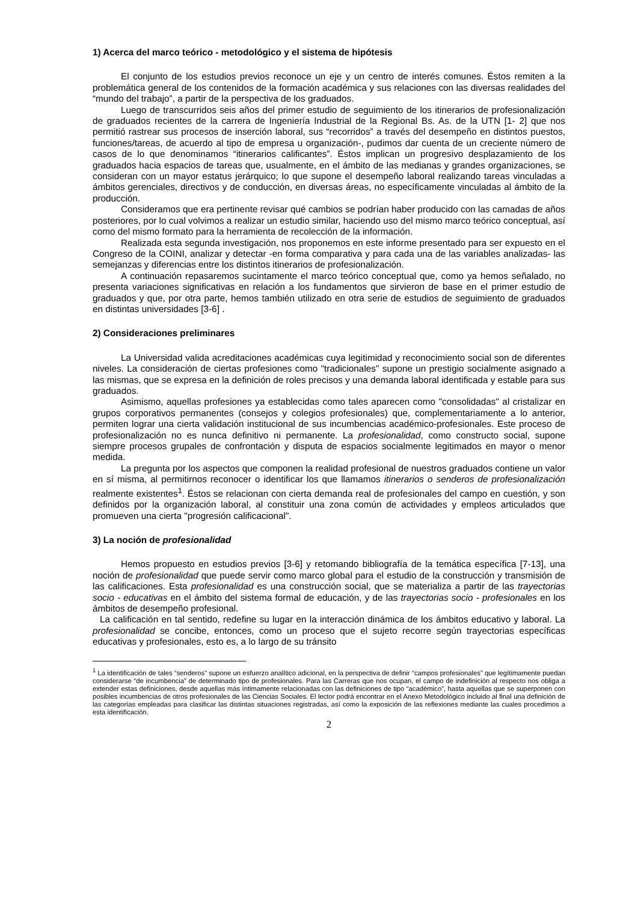1) Acerca del marco teórico - metodológico y el sistema de hipótesis
El conjunto de los estudios previos reconoce un eje y un centro de interés comunes. Éstos remiten a la problemática general de los contenidos de la formación académica y sus relaciones con las diversas realidades del “mundo del trabajo”, a partir de la perspectiva de los graduados.
Luego de transcurridos seis años del primer estudio de seguimiento de los itinerarios de profesionalización de graduados recientes de la carrera de Ingeniería Industrial de la Regional Bs. As. de la UTN [1- 2] que nos permitió rastrear sus procesos de inserción laboral, sus “recorridos” a través del desempeño en distintos puestos, funciones/tareas, de acuerdo al tipo de empresa u organización-, pudimos dar cuenta de un creciente número de casos de lo que denominamos “itinerarios calificantes”. Éstos implican un progresivo desplazamiento de los graduados hacia espacios de tareas que, usualmente, en el ámbito de las medianas y grandes organizaciones, se consideran con un mayor estatus jerárquico; lo que supone el desempeño laboral realizando tareas vinculadas a ámbitos gerenciales, directivos y de conducción, en diversas áreas, no específicamente vinculadas al ámbito de la producción.
Consideramos que era pertinente revisar qué cambios se podrían haber producido con las camadas de años posteriores, por lo cual volvimos a realizar un estudio similar, haciendo uso del mismo marco teórico conceptual, así como del mismo formato para la herramienta de recolección de la información.
Realizada esta segunda investigación, nos proponemos en este informe presentado para ser expuesto en el Congreso de la COINI, analizar y detectar -en forma comparativa y para cada una de las variables analizadas- las semejanzas y diferencias entre los distintos itinerarios de profesionalización.
A continuación repasaremos sucintamente el marco teórico conceptual que, como ya hemos señalado, no presenta variaciones significativas en relación a los fundamentos que sirvieron de base en el primer estudio de graduados y que, por otra parte, hemos también utilizado en otra serie de estudios de seguimiento de graduados en distintas universidades [3-6] .
2) Consideraciones preliminares
La Universidad valida acreditaciones académicas cuya legitimidad y reconocimiento social son de diferentes niveles. La consideración de ciertas profesiones como "tradicionales" supone un prestigio socialmente asignado a las mismas, que se expresa en la definición de roles precisos y una demanda laboral identificada y estable para sus graduados.
Asimismo, aquellas profesiones ya establecidas como tales aparecen como "consolidadas" al cristalizar en grupos corporativos permanentes (consejos y colegios profesionales) que, complementariamente a lo anterior, permiten lograr una cierta validación institucional de sus incumbencias académico-profesionales. Este proceso de profesionalización no es nunca definitivo ni permanente. La profesionalidad, como constructo social, supone siempre procesos grupales de confrontación y disputa de espacios socialmente legitimados en mayor o menor medida.
La pregunta por los aspectos que componen la realidad profesional de nuestros graduados contiene un valor en sí misma, al permitirnos reconocer o identificar los que llamamos itinerarios o senderos de profesionalización realmente existentes<sup>1</sup>. Éstos se relacionan con cierta demanda real de profesionales del campo en cuestión, y son definidos por la organización laboral, al constituir una zona común de actividades y empleos articulados que promueven una cierta "progresión calificacional".
3) La noción de profesionalidad
Hemos propuesto en estudios previos [3-6] y retomando bibliografía de la temática específica [7-13], una noción de profesionalidad que puede servir como marco global para el estudio de la construcción y transmisión de las calificaciones. Esta profesionalidad es una construcción social, que se materializa a partir de las trayectorias socio - educativas en el ámbito del sistema formal de educación, y de las trayectorias socio - profesionales en los ámbitos de desempeño profesional.
La calificación en tal sentido, redefine su lugar en la interacción dinámica de los ámbitos educativo y laboral. La profesionalidad se concibe, entonces, como un proceso que el sujeto recorre según trayectorias específicas educativas y profesionales, esto es, a lo largo de su tránsito
<sup>1</sup> La identificación de tales “senderos” supone un esfuerzo analítico adicional, en la perspectiva de definir “campos profesionales” que legítimamente puedan considerarse “de incumbencia” de determinado tipo de profesionales. Para las Carreras que nos ocupan, el campo de indefinición al respecto nos obliga a extender estas definiciones, desde aquellas más íntimamente relacionadas con las definiciones de tipo “académico”, hasta aquellas que se superponen con posibles incumbencias de otros profesionales de las Ciencias Sociales. El lector podrá encontrar en el Anexo Metodológico incluido al final una definición de las categorías empleadas para clasificar las distintas situaciones registradas, así como la exposición de las reflexiones mediante las cuales procedimos a esta identificación.
2